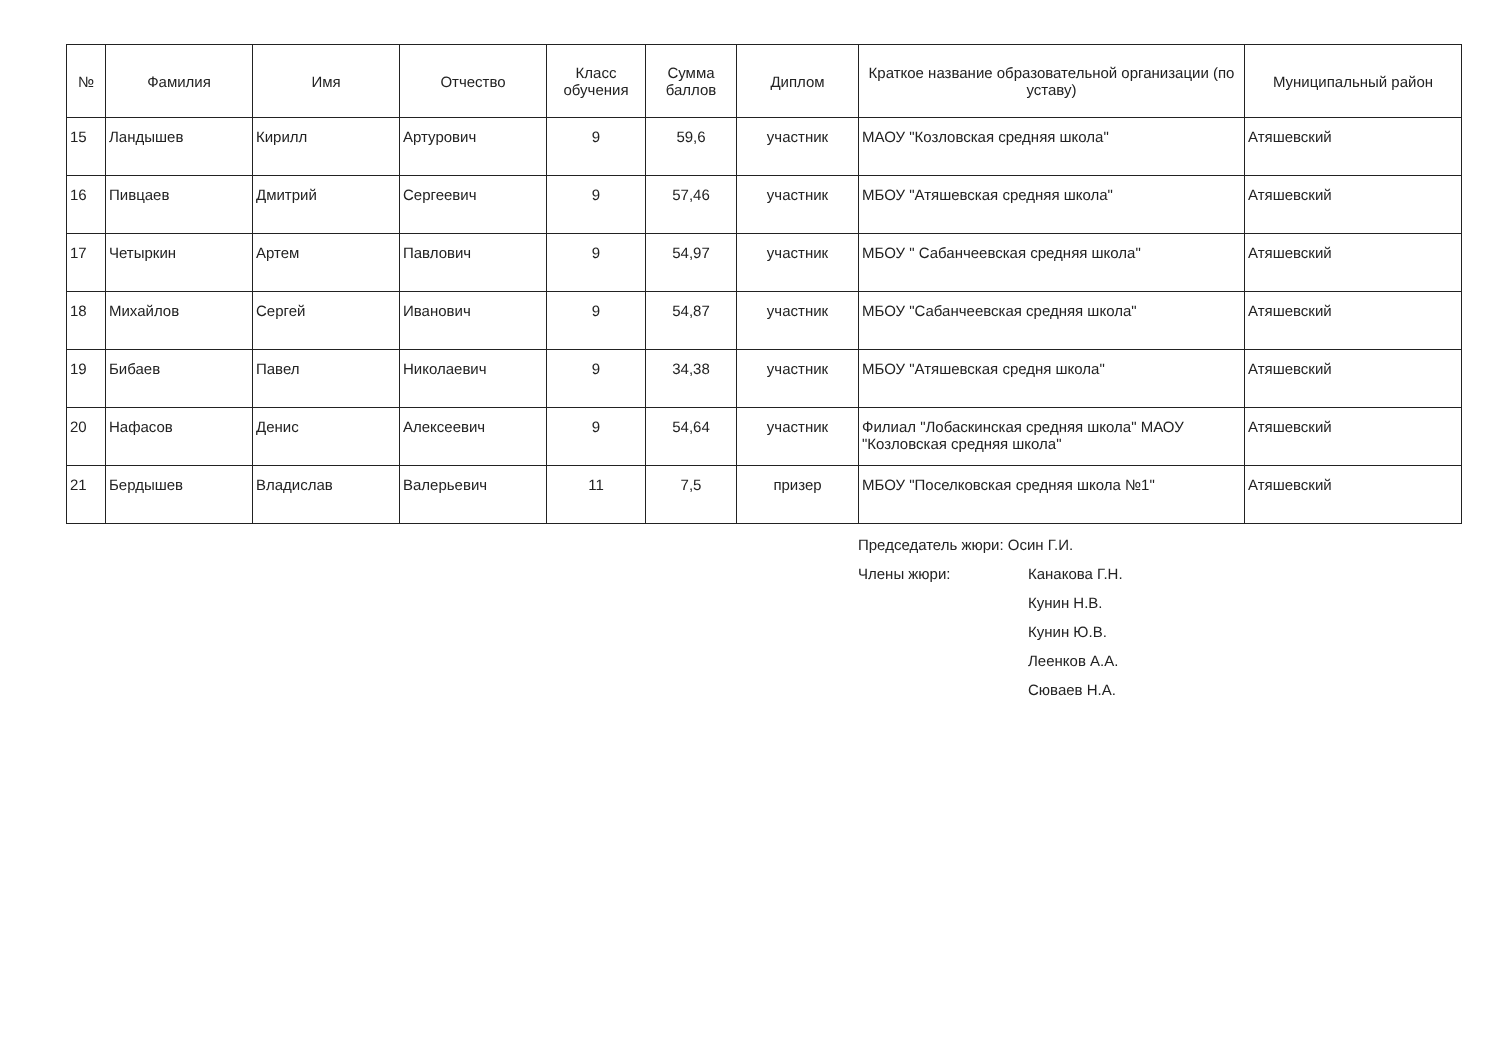| № | Фамилия | Имя | Отчество | Класс обучения | Сумма баллов | Диплом | Краткое название образовательной организации (по уставу) | Муниципальный район |
| --- | --- | --- | --- | --- | --- | --- | --- | --- |
| 15 | Ландышев | Кирилл | Артурович | 9 | 59,6 | участник | МАОУ "Козловская средняя школа" | Атяшевский |
| 16 | Пивцаев | Дмитрий | Сергеевич | 9 | 57,46 | участник | МБОУ "Атяшевская средняя школа" | Атяшевский |
| 17 | Четыркин | Артем | Павлович | 9 | 54,97 | участник | МБОУ " Сабанчеевская средняя школа" | Атяшевский |
| 18 | Михайлов | Сергей | Иванович | 9 | 54,87 | участник | МБОУ "Сабанчеевская средняя школа" | Атяшевский |
| 19 | Бибаев | Павел | Николаевич | 9 | 34,38 | участник | МБОУ "Атяшевская средня школа" | Атяшевский |
| 20 | Нафасов | Денис | Алексеевич | 9 | 54,64 | участник | Филиал "Лобаскинская средняя школа" МАОУ "Козловская средняя школа" | Атяшевский |
| 21 | Бердышев | Владислав | Валерьевич | 11 | 7,5 | призер | МБОУ "Поселковская средняя школа №1" | Атяшевский |
Председатель жюри: Осин Г.И.
Члены жюри: Канакова Г.Н.
Кунин Н.В.
Кунин Ю.В.
Леенков А.А.
Сюваев Н.А.